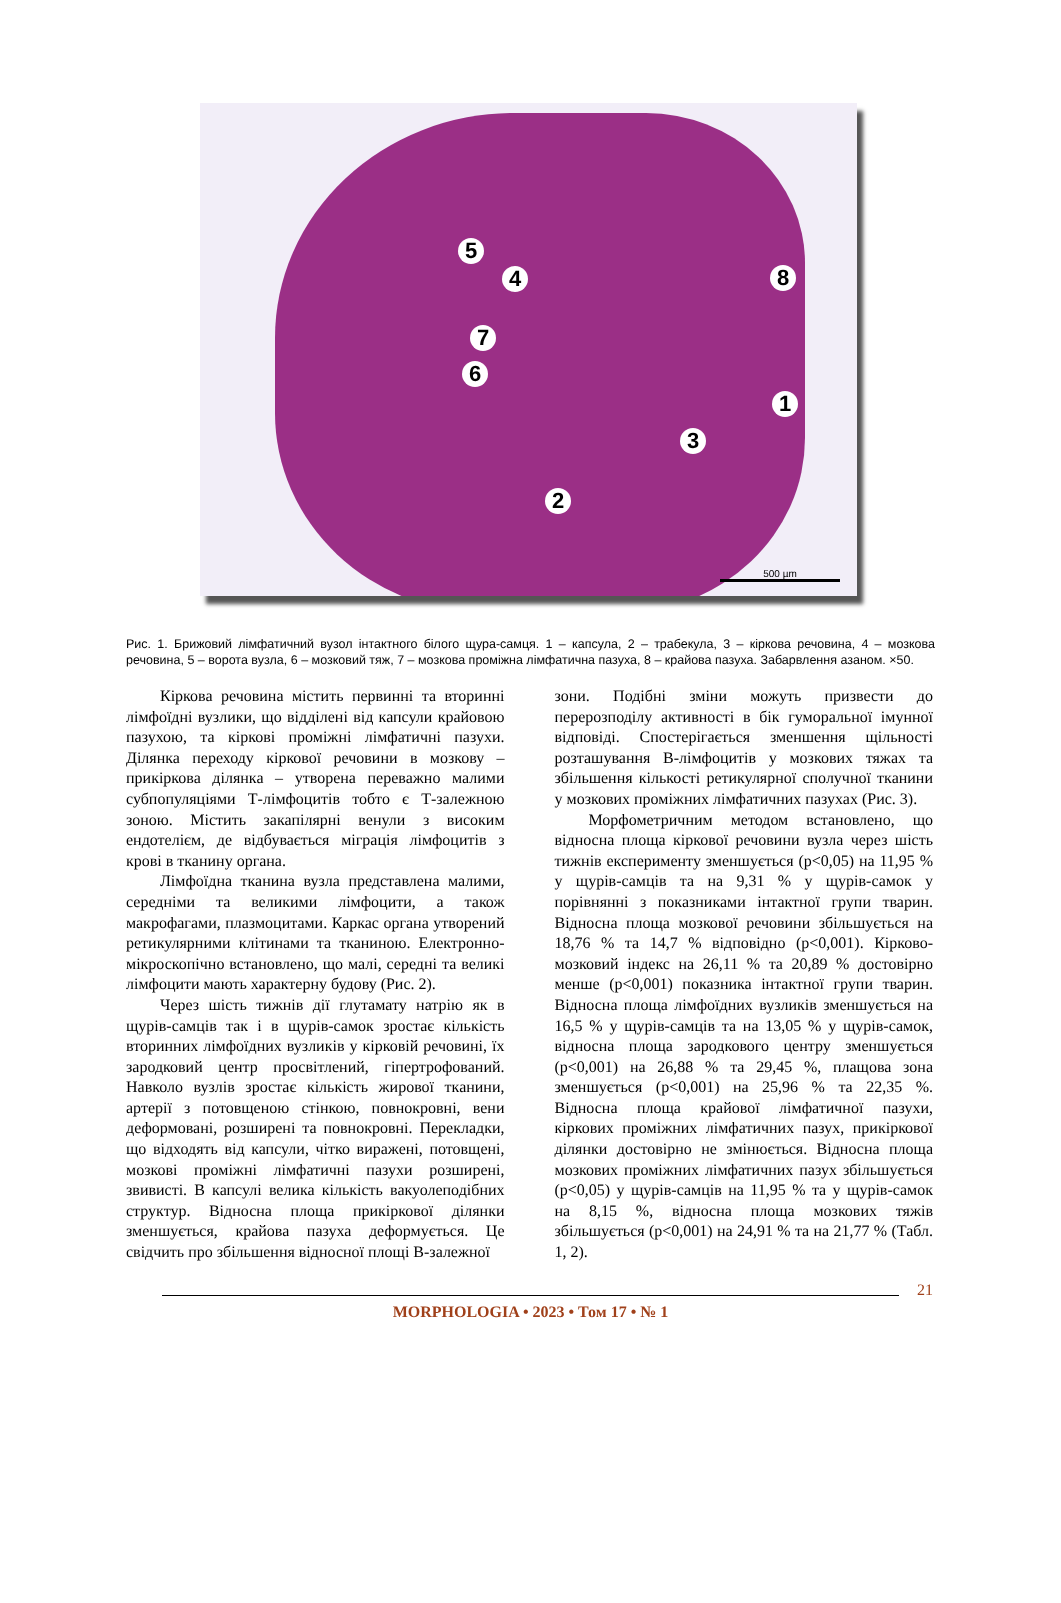5
4 8
7
6
1
3
2
500 µm
Рис. 1. Брижовий лімфатичний вузол інтактного білого щура-самця. 1 – капсула, 2 – трабекула, 3 – кіркова речовина, 4 – мозкова речовина, 5 – ворота вузла, 6 – мозковий тяж, 7 – мозкова проміжна лімфатична пазуха, 8 – крайова пазуха. Забарвлення азаном. ×50.
Кіркова речовина містить первинні та вторинні лімфоїдні вузлики, що відділені від капсули крайовою пазухою, та кіркові проміжні лімфатичні пазухи. Ділянка переходу кіркової речовини в мозкову – прикіркова ділянка – утворена переважно малими субпопуляціями Т-лімфоцитів тобто є Т-залежною зоною. Містить закапілярні венули з високим ендотелієм, де відбувається міграція лімфоцитів з крові в тканину органа.
Лімфоїдна тканина вузла представлена малими, середніми та великими лімфоцити, а також макрофагами, плазмоцитами. Каркас органа утворений ретикулярними клітинами та тканиною. Електронно-мікроскопічно встановлено, що малі, середні та великі лімфоцити мають характерну будову (Рис. 2).
Через шість тижнів дії глутамату натрію як в щурів-самців так і в щурів-самок зростає кількість вторинних лімфоїдних вузликів у кірковій речовині, їх зародковий центр просвітлений, гіпертрофований. Навколо вузлів зростає кількість жирової тканини, артерії з потовщеною стінкою, повнокровні, вени деформовані, розширені та повнокровні. Перекладки, що відходять від капсули, чітко виражені, потовщені, мозкові проміжні лімфатичні пазухи розширені, звивисті. В капсулі велика кількість вакуолеподібних структур. Відносна площа прикіркової ділянки зменшується, крайова пазуха деформується. Це свідчить про збільшення відносної площі В-залежної
зони. Подібні зміни можуть призвести до перерозподілу активності в бік гуморальної імунної відповіді. Спостерігається зменшення щільності розташування В-лімфоцитів у мозкових тяжах та збільшення кількості ретикулярної сполучної тканини у мозкових проміжних лімфатичних пазухах (Рис. 3).
Морфометричним методом встановлено, що відносна площа кіркової речовини вузла через шість тижнів експерименту зменшується (p<0,05) на 11,95 % у щурів-самців та на 9,31 % у щурів-самок у порівнянні з показниками інтактної групи тварин. Відносна площа мозкової речовини збільшується на 18,76 % та 14,7 % відповідно (p<0,001). Кірково-мозковий індекс на 26,11 % та 20,89 % достовірно менше (p<0,001) показника інтактної групи тварин. Відносна площа лімфоїдних вузликів зменшується на 16,5 % у щурів-самців та на 13,05 % у щурів-самок, відносна площа зародкового центру зменшується (p<0,001) на 26,88 % та 29,45 %, плащова зона зменшується (p<0,001) на 25,96 % та 22,35 %. Відносна площа крайової лімфатичної пазухи, кіркових проміжних лімфатичних пазух, прикіркової ділянки достовірно не змінюється. Відносна площа мозкових проміжних лімфатичних пазух збільшується (p<0,05) у щурів-самців на 11,95 % та у щурів-самок на 8,15 %, відносна площа мозкових тяжів збільшується (p<0,001) на 24,91 % та на 21,77 % (Табл. 1, 2).
21
MORPHOLOGIA • 2023 • Том 17 • № 1